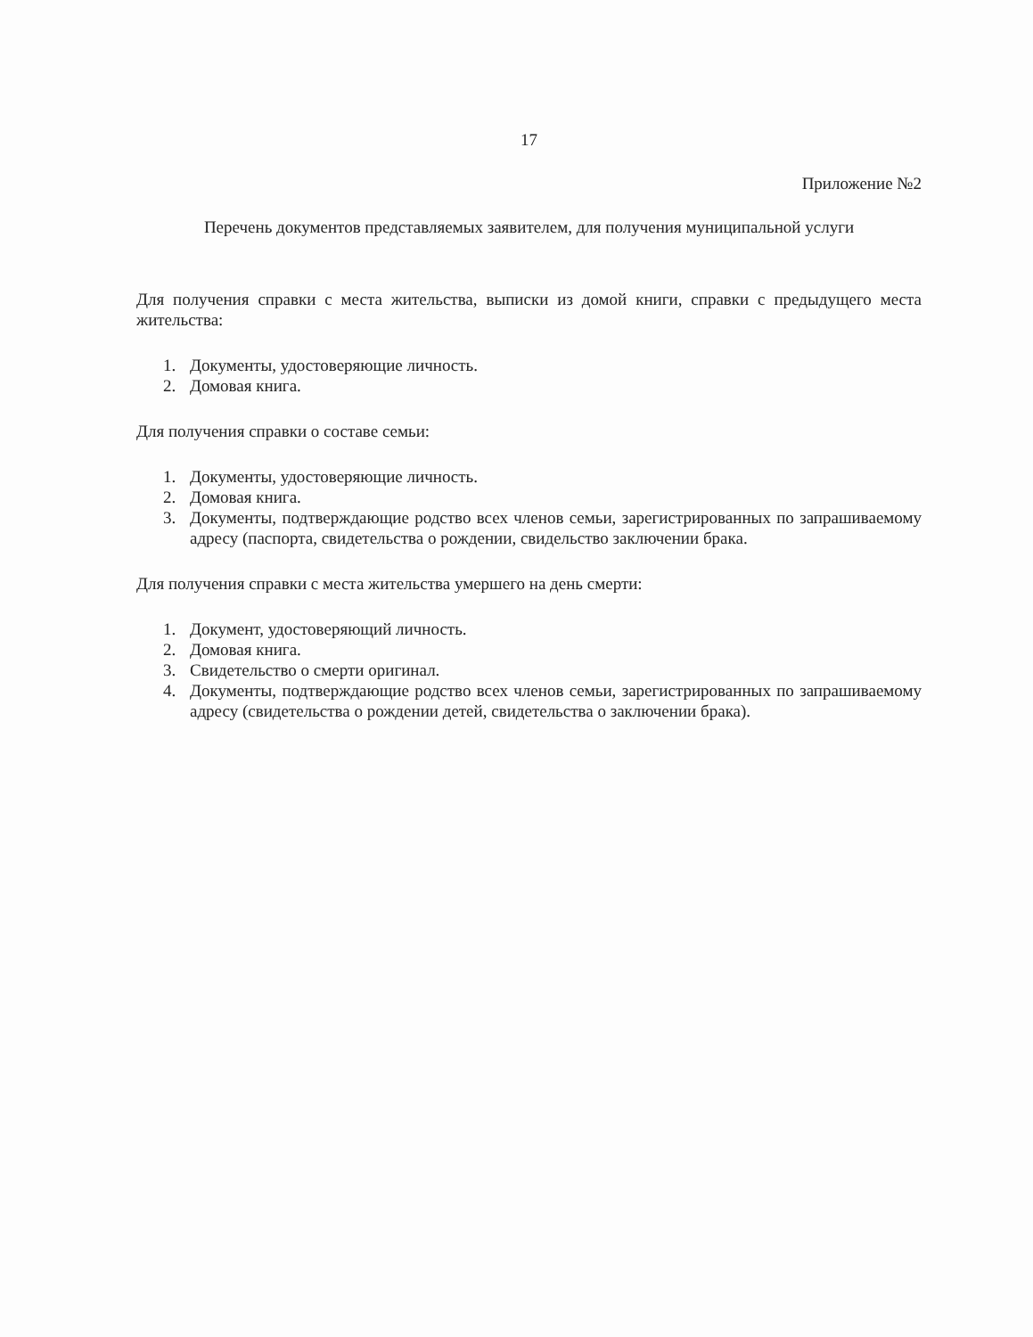17
Приложение №2
Перечень документов представляемых заявителем, для получения муниципальной услуги
Для получения справки с места жительства, выписки из домой книги, справки с предыдущего места жительства:
1. Документы, удостоверяющие личность.
2. Домовая книга.
Для получения справки о составе семьи:
1. Документы, удостоверяющие личность.
2. Домовая книга.
3. Документы, подтверждающие родство всех членов семьи, зарегистрированных по запрашиваемому адресу (паспорта, свидетельства о рождении, свидельство заключении брака.
Для получения справки с места жительства умершего на день смерти:
1. Документ, удостоверяющий личность.
2. Домовая книга.
3. Свидетельство о смерти оригинал.
4. Документы, подтверждающие родство всех членов семьи, зарегистрированных по запрашиваемому адресу (свидетельства о рождении детей, свидетельства о заключении брака).